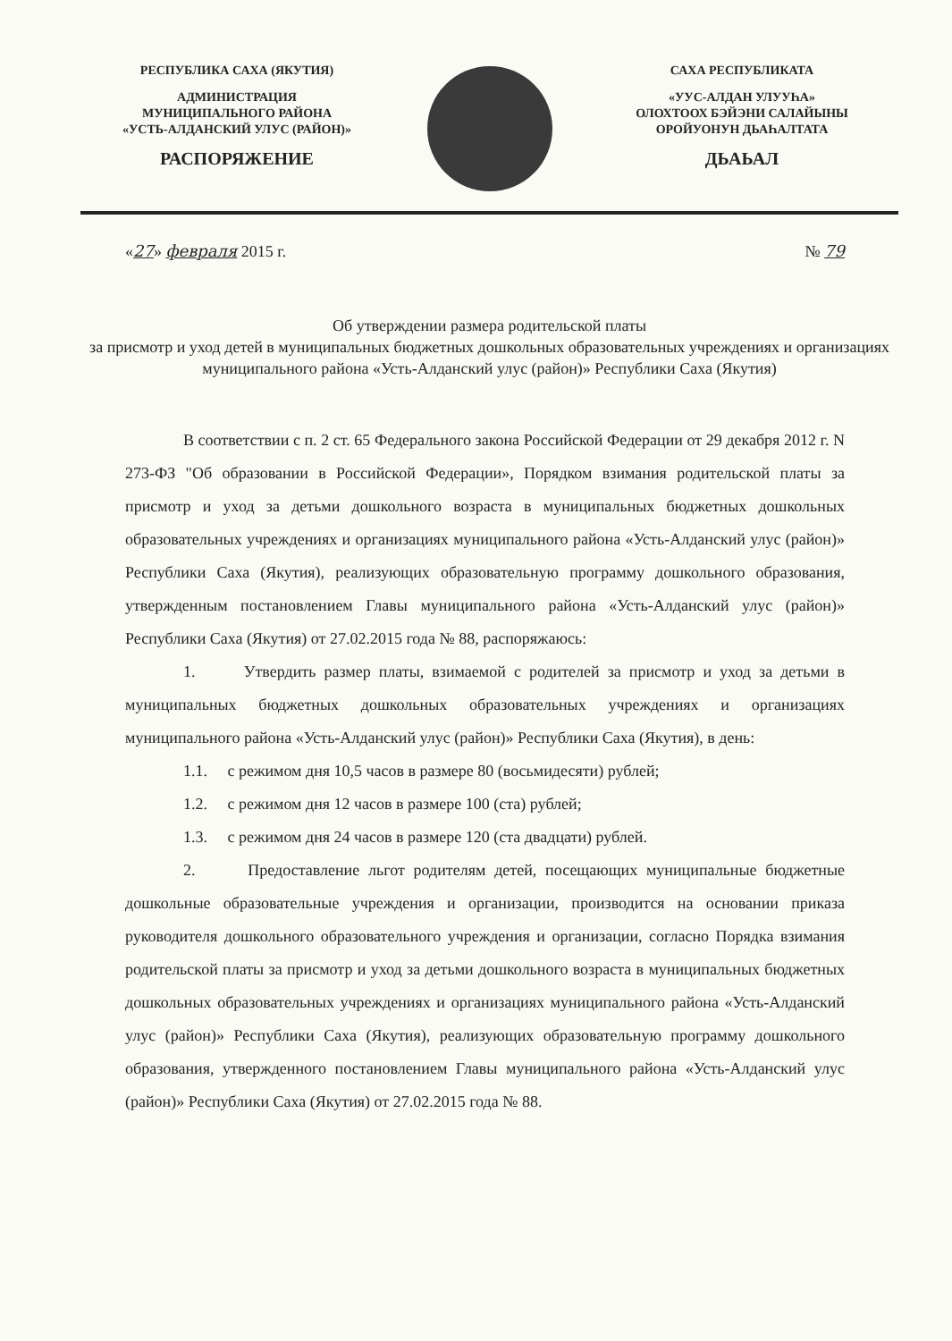РЕСПУБЛИКА САХА (ЯКУТИЯ)
АДМИНИСТРАЦИЯ
МУНИЦИПАЛЬНОГО РАЙОНА
«УСТЬ-АЛДАНСКИЙ УЛУС (РАЙОН)»
РАСПОРЯЖЕНИЕ
САХА РЕСПУБЛИКАТА
«УУС-АЛДАН УЛУУҺА»
ОЛОХТООХ БЭЙЭНИ САЛАЙЫНЫ
ОРОЙУОНУН ДЬАҺАЛТАТА
ДЬАЬАЛ
«27» февраля 2015 г. № 79
Об утверждении размера родительской платы
за присмотр и уход детей в муниципальных бюджетных дошкольных образовательных учреждениях и организациях муниципального района «Усть-Алданский улус (район)» Республики Саха (Якутия)
В соответствии с п. 2 ст. 65 Федерального закона Российской Федерации от 29 декабря 2012 г. N 273-ФЗ "Об образовании в Российской Федерации», Порядком взимания родительской платы за присмотр и уход за детьми дошкольного возраста в муниципальных бюджетных дошкольных образовательных учреждениях и организациях муниципального района «Усть-Алданский улус (район)» Республики Саха (Якутия), реализующих образовательную программу дошкольного образования, утвержденным постановлением Главы муниципального района «Усть-Алданский улус (район)» Республики Саха (Якутия) от 27.02.2015 года № 88, распоряжаюсь:
1. Утвердить размер платы, взимаемой с родителей за присмотр и уход за детьми в муниципальных бюджетных дошкольных образовательных учреждениях и организациях муниципального района «Усть-Алданский улус (район)» Республики Саха (Якутия), в день:
1.1. с режимом дня 10,5 часов в размере 80 (восьмидесяти) рублей;
1.2. с режимом дня 12 часов в размере 100 (ста) рублей;
1.3. с режимом дня 24 часов в размере 120 (ста двадцати) рублей.
2. Предоставление льгот родителям детей, посещающих муниципальные бюджетные дошкольные образовательные учреждения и организации, производится на основании приказа руководителя дошкольного образовательного учреждения и организации, согласно Порядка взимания родительской платы за присмотр и уход за детьми дошкольного возраста в муниципальных бюджетных дошкольных образовательных учреждениях и организациях муниципального района «Усть-Алданский улус (район)» Республики Саха (Якутия), реализующих образовательную программу дошкольного образования, утвержденного постановлением Главы муниципального района «Усть-Алданский улус (район)» Республики Саха (Якутия) от 27.02.2015 года № 88.